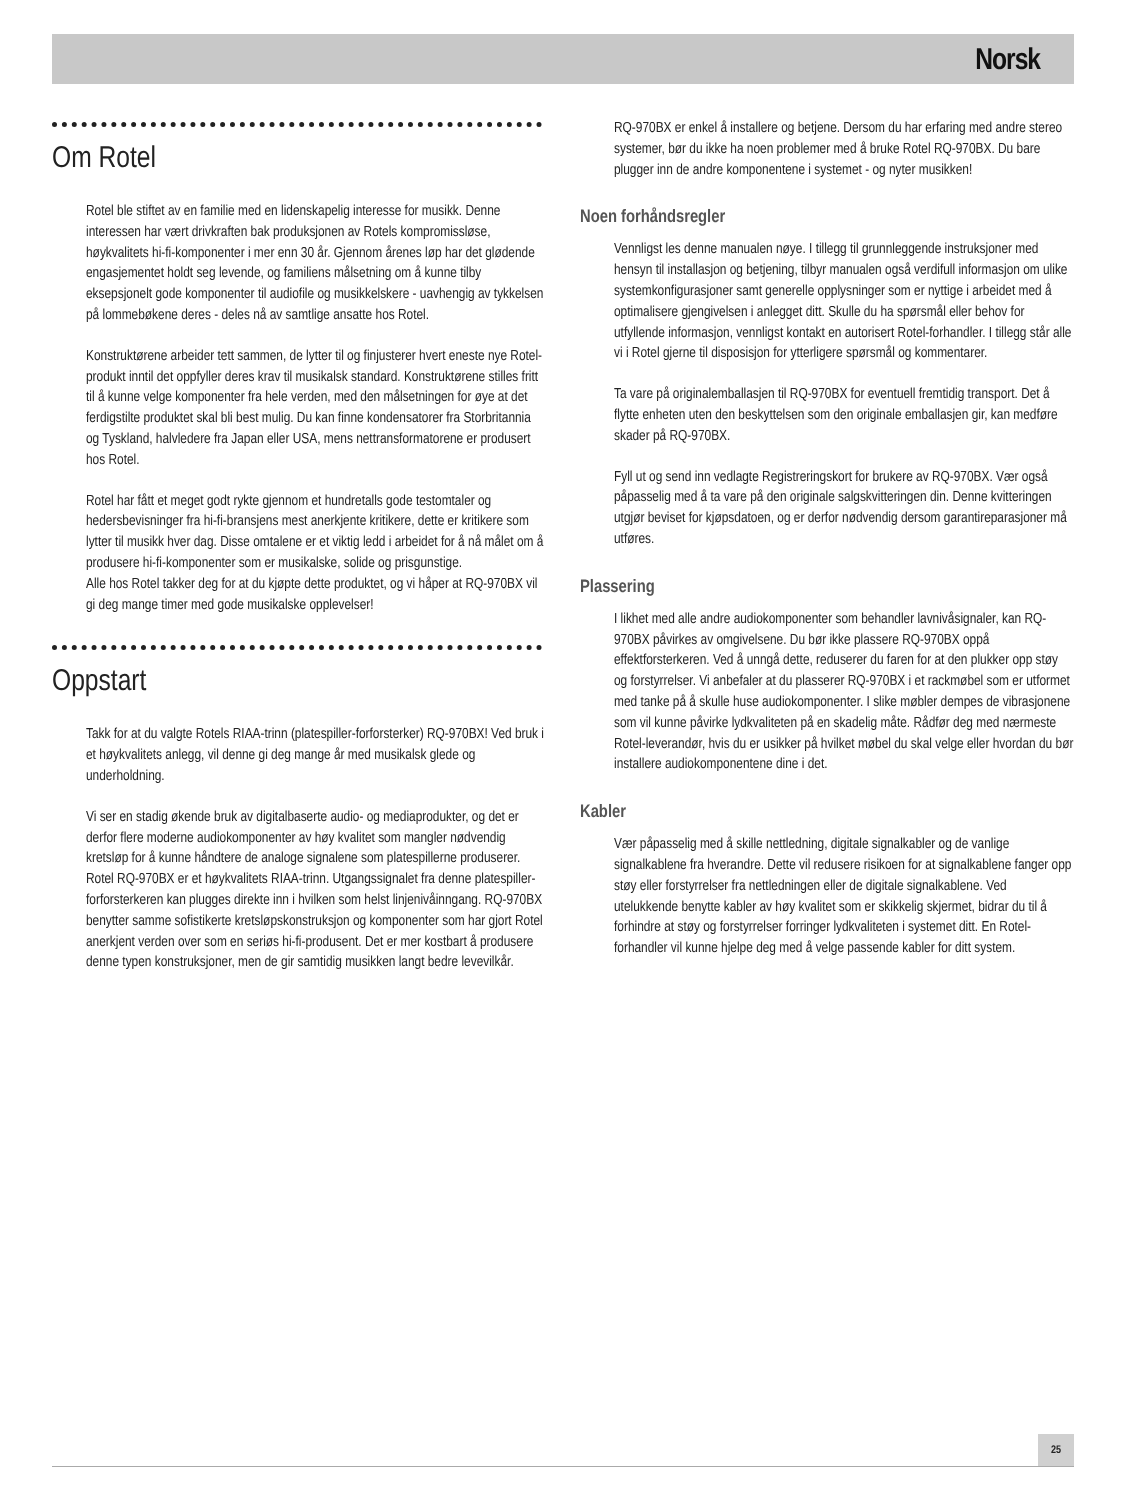Norsk
Om Rotel
Rotel ble stiftet av en familie med en lidenskapelig interesse for musikk. Denne interessen har vært drivkraften bak produksjonen av Rotels kompromissløse, høykvalitets hi-fi-komponenter i mer enn 30 år. Gjennom årenes løp har det glødende engasjementet holdt seg levende, og familiens målsetning om å kunne tilby eksepsjonelt gode komponenter til audiofile og musikkelskere - uavhengig av tykkelsen på lommebøkene deres - deles nå av samtlige ansatte hos Rotel.
Konstruktørene arbeider tett sammen, de lytter til og finjusterer hvert eneste nye Rotel-produkt inntil det oppfyller deres krav til musikalsk standard. Konstruktørene stilles fritt til å kunne velge komponenter fra hele verden, med den målsetningen for øye at det ferdigstilte produktet skal bli best mulig. Du kan finne kondensatorer fra Storbritannia og Tyskland, halvledere fra Japan eller USA, mens nettransformatorene er produsert hos Rotel.
Rotel har fått et meget godt rykte gjennom et hundretalls gode testomtaler og hedersbevisninger fra hi-fi-bransjens mest anerkjente kritikere, dette er kritikere som lytter til musikk hver dag. Disse omtalene er et viktig ledd i arbeidet for å nå målet om å produsere hi-fi-komponenter som er musikalske, solide og prisgunstige.
Alle hos Rotel takker deg for at du kjøpte dette produktet, og vi håper at RQ-970BX vil gi deg mange timer med gode musikalske opplevelser!
Oppstart
Takk for at du valgte Rotels RIAA-trinn (platespiller-forforsterker) RQ-970BX! Ved bruk i et høykvalitets anlegg, vil denne gi deg mange år med musikalsk glede og underholdning.
Vi ser en stadig økende bruk av digitalbaserte audio- og mediaprodukter, og det er derfor flere moderne audiokomponenter av høy kvalitet som mangler nødvendig kretsløp for å kunne håndtere de analoge signalene som platespillerne produserer. Rotel RQ-970BX er et høykvalitets RIAA-trinn. Utgangssignalet fra denne platespiller-forforsterkeren kan plugges direkte inn i hvilken som helst linjenivåinngang. RQ-970BX benytter samme sofistikerte kretsløpskonstruksjon og komponenter som har gjort Rotel anerkjent verden over som en seriøs hi-fi-produsent. Det er mer kostbart å produsere denne typen konstruksjoner, men de gir samtidig musikken langt bedre levevilkår.
RQ-970BX er enkel å installere og betjene. Dersom du har erfaring med andre stereo systemer, bør du ikke ha noen problemer med å bruke Rotel RQ-970BX. Du bare plugger inn de andre komponentene i systemet - og nyter musikken!
Noen forhåndsregler
Vennligst les denne manualen nøye. I tillegg til grunnleggende instruksjoner med hensyn til installasjon og betjening, tilbyr manualen også verdifull informasjon om ulike systemkonfigurasjoner samt generelle opplysninger som er nyttige i arbeidet med å optimalisere gjengivelsen i anlegget ditt. Skulle du ha spørsmål eller behov for utfyllende informasjon, vennligst kontakt en autorisert Rotel-forhandler. I tillegg står alle vi i Rotel gjerne til disposisjon for ytterligere spørsmål og kommentarer.
Ta vare på originalemballasjen til RQ-970BX for eventuell fremtidig transport. Det å flytte enheten uten den beskyttelsen som den originale emballasjen gir, kan medføre skader på RQ-970BX.
Fyll ut og send inn vedlagte Registreringskort for brukere av RQ-970BX. Vær også påpasselig med å ta vare på den originale salgskvitteringen din. Denne kvitteringen utgjør beviset for kjøpsdatoen, og er derfor nødvendig dersom garantireparasjoner må utføres.
Plassering
I likhet med alle andre audiokomponenter som behandler lavnivåsignaler, kan RQ-970BX påvirkes av omgivelsene. Du bør ikke plassere RQ-970BX oppå effektforsterkeren. Ved å unngå dette, reduserer du faren for at den plukker opp støy og forstyrrelser. Vi anbefaler at du plasserer RQ-970BX i et rackmøbel som er utformet med tanke på å skulle huse audiokomponenter. I slike møbler dempes de vibrasjonene som vil kunne påvirke lydkvaliteten på en skadelig måte. Rådfør deg med nærmeste Rotel-leverandør, hvis du er usikker på hvilket møbel du skal velge eller hvordan du bør installere audiokomponentene dine i det.
Kabler
Vær påpasselig med å skille nettledning, digitale signalkabler og de vanlige signalkablene fra hverandre. Dette vil redusere risikoen for at signalkablene fanger opp støy eller forstyrrelser fra nettledningen eller de digitale signalkablene. Ved utelukkende benytte kabler av høy kvalitet som er skikkelig skjermet, bidrar du til å forhindre at støy og forstyrrelser forringer lydkvaliteten i systemet ditt. En Rotel-forhandler vil kunne hjelpe deg med å velge passende kabler for ditt system.
25